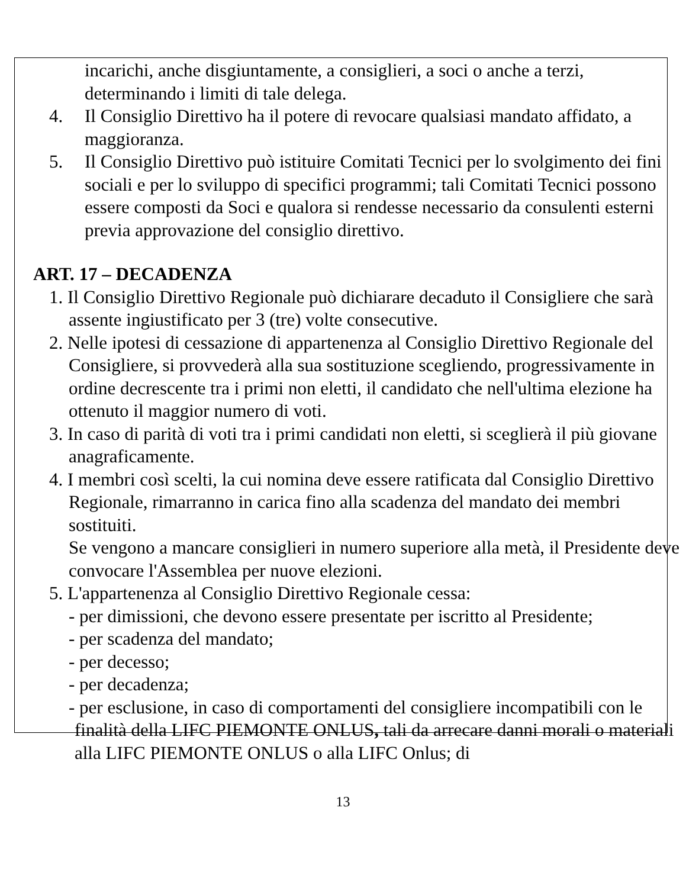incarichi, anche disgiuntamente, a consiglieri, a soci o anche a terzi, determinando i limiti di tale delega.
4. Il Consiglio Direttivo ha il potere di revocare qualsiasi mandato affidato, a maggioranza.
5. Il Consiglio Direttivo può istituire Comitati Tecnici per lo svolgimento dei fini sociali e per lo sviluppo di specifici programmi; tali Comitati Tecnici possono essere composti da Soci e qualora si rendesse necessario da consulenti esterni previa approvazione del consiglio direttivo.
ART. 17 – DECADENZA
1. Il Consiglio Direttivo Regionale può dichiarare decaduto il Consigliere che sarà assente ingiustificato per 3 (tre) volte consecutive.
2. Nelle ipotesi di cessazione di appartenenza al Consiglio Direttivo Regionale del Consigliere, si provvederà alla sua sostituzione scegliendo, progressivamente in ordine decrescente tra i primi non eletti, il candidato che nell'ultima elezione ha ottenuto il maggior numero di voti.
3. In caso di parità di voti tra i primi candidati non eletti, si sceglierà il più giovane anagraficamente.
4. I membri così scelti, la cui nomina deve essere ratificata dal Consiglio Direttivo Regionale, rimarranno in carica fino alla scadenza del mandato dei membri sostituiti.
Se vengono a mancare consiglieri in numero superiore alla metà, il Presidente deve convocare l'Assemblea per nuove elezioni.
5. L'appartenenza al Consiglio Direttivo Regionale cessa:
- per dimissioni, che devono essere presentate per iscritto al Presidente;
- per scadenza del mandato;
- per decesso;
- per decadenza;
- per esclusione, in caso di comportamenti del consigliere incompatibili con le finalità della LIFC PIEMONTE ONLUS, tali da arrecare danni morali o materiali alla LIFC PIEMONTE ONLUS o alla LIFC Onlus; di
13